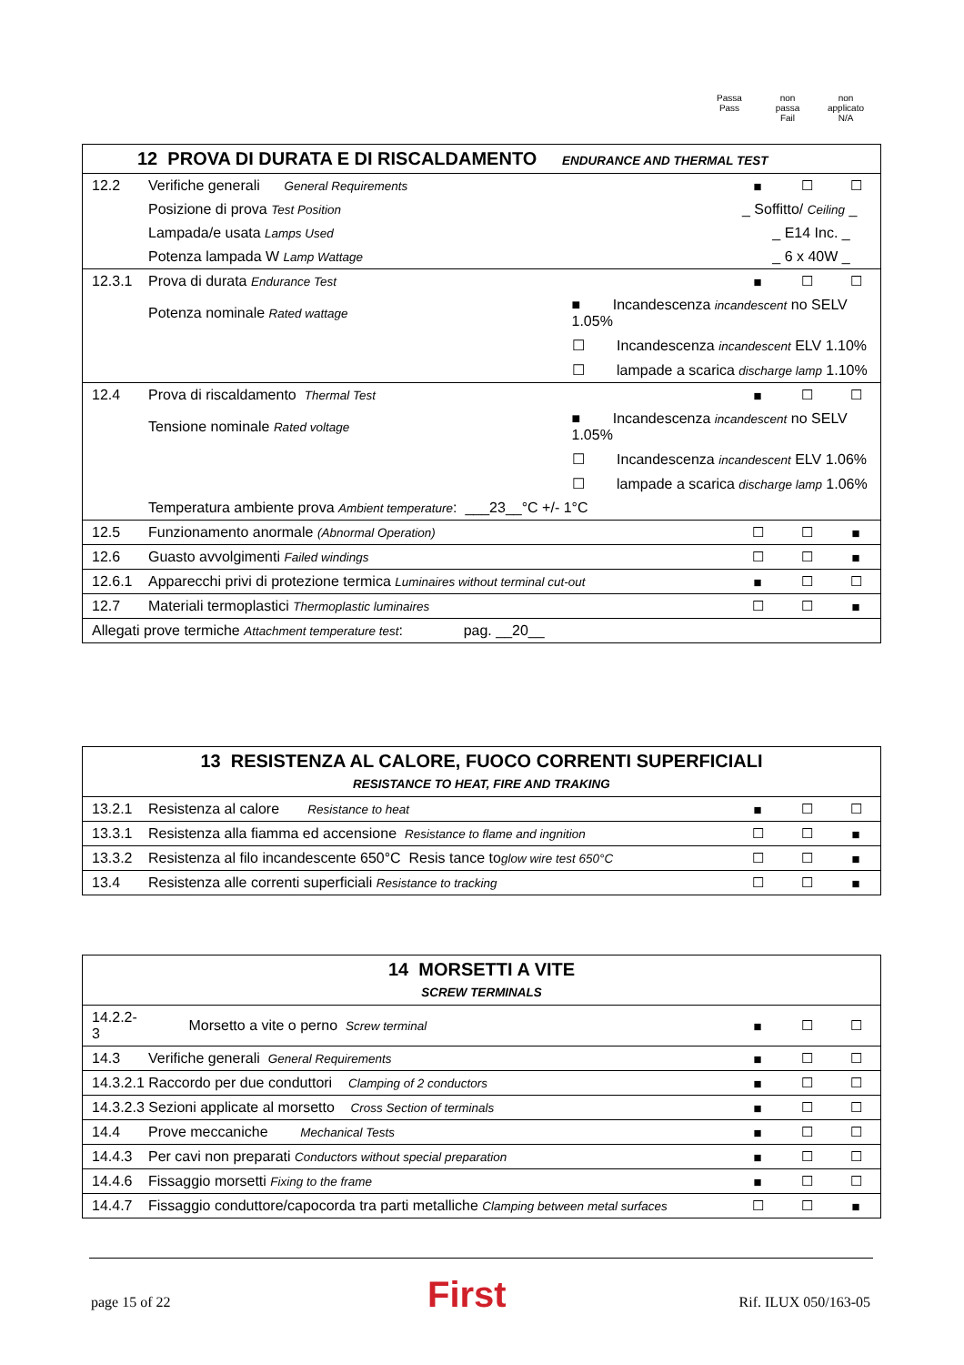Passa
Pass
non
passa
Fail
non
applicato
N/A
| 12 PROVA DI DURATA E DI RISCALDAMENTO ENDURANCE AND THERMAL TEST | | | | | |
| --- | --- | --- | --- | --- | --- |
| 12.2 | Verifiche generali General Requirements | | ■ | ☐ | ☐ |
| | Posizione di prova Test Position | | _ Soffitto/ Ceiling _ | | |
| | Lampada/e usata Lamps Used | | _ E14 Inc. _ | | |
| | Potenza lampada W Lamp Wattage | | _ 6 x 40W _ | | |
| 12.3.1 | Prova di durata Endurance Test | | ■ | ☐ | ☐ |
| | Potenza nominale Rated wattage | ■ Incandescenza incandescent no SELV 1.05% | | | |
| | | ☐ Incandescenza incandescent ELV 1.10% | | | |
| | | ☐ lampade a scarica discharge lamp 1.10% | | | |
| 12.4 | Prova di riscaldamento Thermal Test | | ■ | ☐ | ☐ |
| | Tensione nominale Rated voltage | ■ Incandescenza incandescent no SELV 1.05% | | | |
| | | ☐ Incandescenza incandescent ELV 1.06% | | | |
| | | ☐ lampade a scarica discharge lamp 1.06% | | | |
| | Temperatura ambiente prova Ambient temperature : ___23__°C +/- 1°C | | | | |
| 12.5 | Funzionamento anormale (Abnormal Operation) | | ☐ | ☐ | ■ |
| 12.6 | Guasto avvolgimenti Failed windings | | ☐ | ☐ | ■ |
| 12.6.1 | Apparecchi privi di protezione termica Luminaires without terminal cut-out | | ■ | ☐ | ☐ |
| 12.7 | Materiali termoplastici Thermoplastic luminaires | | ☐ | ☐ | ■ |
| Allegati prove termiche Attachment temperature test : pag. __20__ | | | | | |
| 13 RESISTENZA AL CALORE, FUOCO CORRENTI SUPERFICIALI RESISTANCE TO HEAT, FIRE AND TRAKING | | | | |
| --- | --- | --- | --- | --- |
| 13.2.1 | Resistenza al calore Resistance to heat | ■ | ☐ | ☐ |
| 13.3.1 | Resistenza alla fiamma ed accensione Resistance to flame and ingnition | ☐ | ☐ | ■ |
| 13.3.2 | Resistenza al filo incandescente 650°C Resis tance to glow wire test 650°C | ☐ | ☐ | ■ |
| 13.4 | Resistenza alle correnti superficiali Resistance to tracking | ☐ | ☐ | ■ |
| 14 MORSETTI A VITE SCREW TERMINALS | | | | |
| --- | --- | --- | --- | --- |
| 14.2.2-3 | Morsetto a vite o perno Screw terminal | ■ | ☐ | ☐ |
| 14.3 | Verifiche generali General Requirements | ■ | ☐ | ☐ |
| 14.3.2.1 Raccordo per due conduttori Clamping of 2 conductors | | ■ | ☐ | ☐ |
| 14.3.2.3 Sezioni applicate al morsetto Cross Section of terminals | | ■ | ☐ | ☐ |
| 14.4 | Prove meccaniche Mechanical Tests | ■ | ☐ | ☐ |
| 14.4.3 | Per cavi non preparati Conductors without special preparation | ■ | ☐ | ☐ |
| 14.4.6 | Fissaggio morsetti Fixing to the frame | ■ | ☐ | ☐ |
| 14.4.7 | Fissaggio conduttore/capocorda tra parti metalliche Clamping between metal surfaces | ☐ | ☐ | ■ |
page 15 of 22 First Rif. ILUX 050/163-05